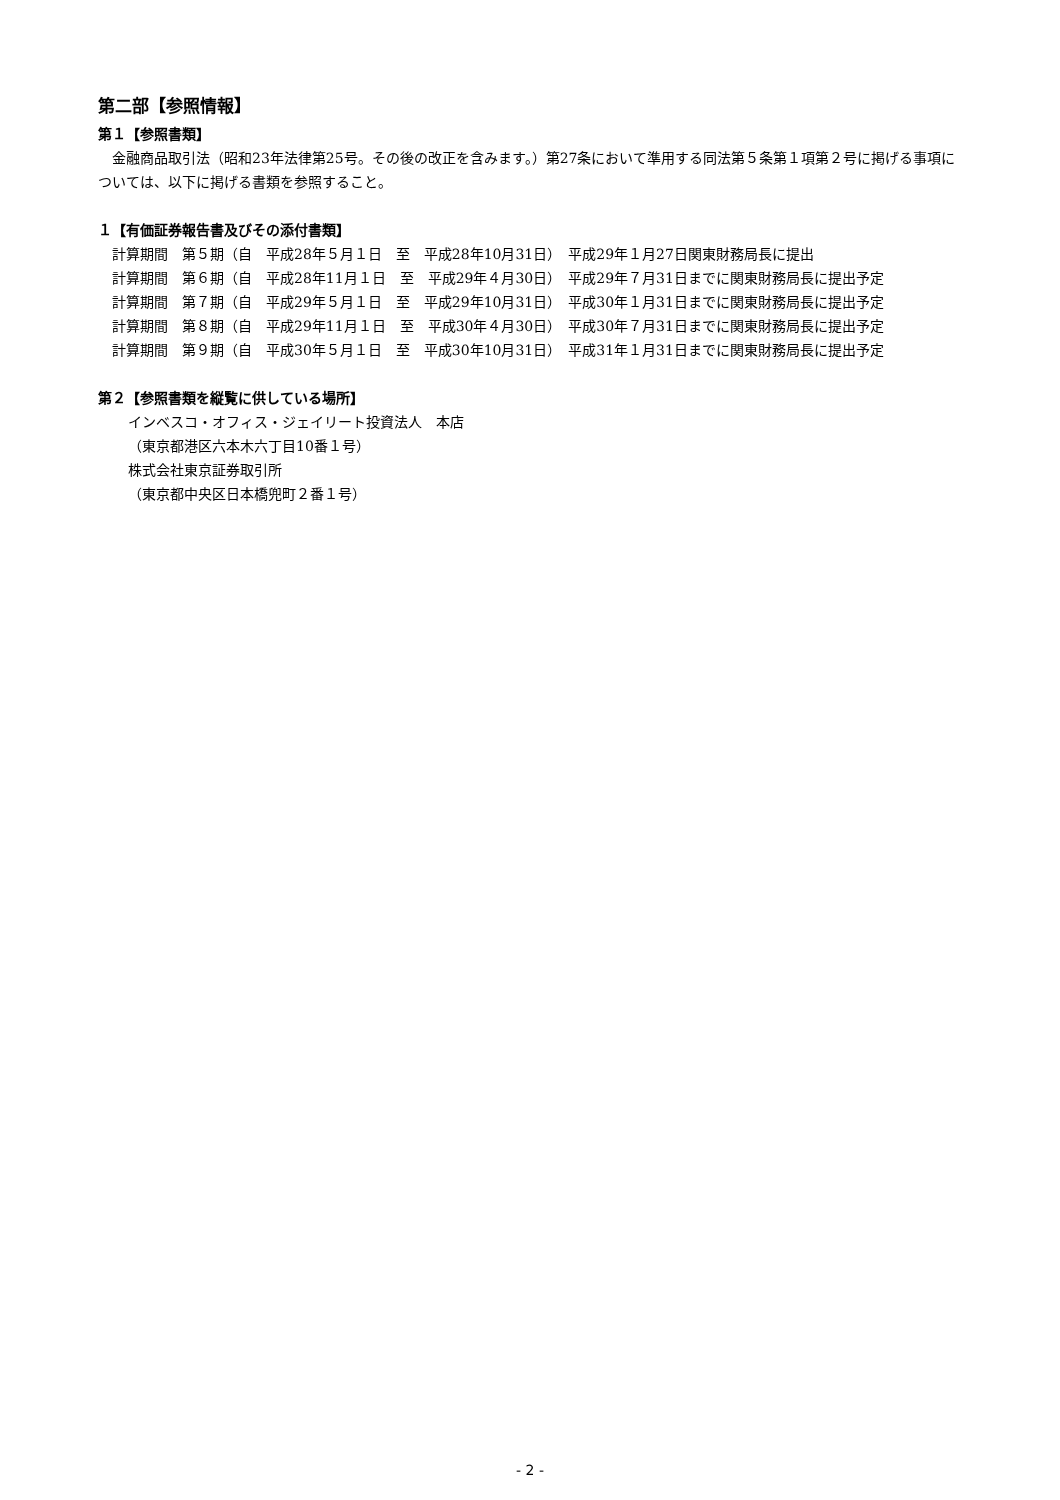第二部【参照情報】
第１【参照書類】
　金融商品取引法（昭和23年法律第25号。その後の改正を含みます。）第27条において準用する同法第５条第１項第２号に掲げる事項については、以下に掲げる書類を参照すること。
１【有価証券報告書及びその添付書類】
　計算期間　第５期（自　平成28年５月１日　至　平成28年10月31日）　平成29年１月27日関東財務局長に提出
　計算期間　第６期（自　平成28年11月１日　至　平成29年４月30日）　平成29年７月31日までに関東財務局長に提出予定
　計算期間　第７期（自　平成29年５月１日　至　平成29年10月31日）　平成30年１月31日までに関東財務局長に提出予定
　計算期間　第８期（自　平成29年11月１日　至　平成30年４月30日）　平成30年７月31日までに関東財務局長に提出予定
　計算期間　第９期（自　平成30年５月１日　至　平成30年10月31日）　平成31年１月31日までに関東財務局長に提出予定
第２【参照書類を縦覧に供している場所】
インベスコ・オフィス・ジェイリート投資法人　本店
（東京都港区六本木六丁目10番１号）
株式会社東京証券取引所
（東京都中央区日本橋兜町２番１号）
- 2 -